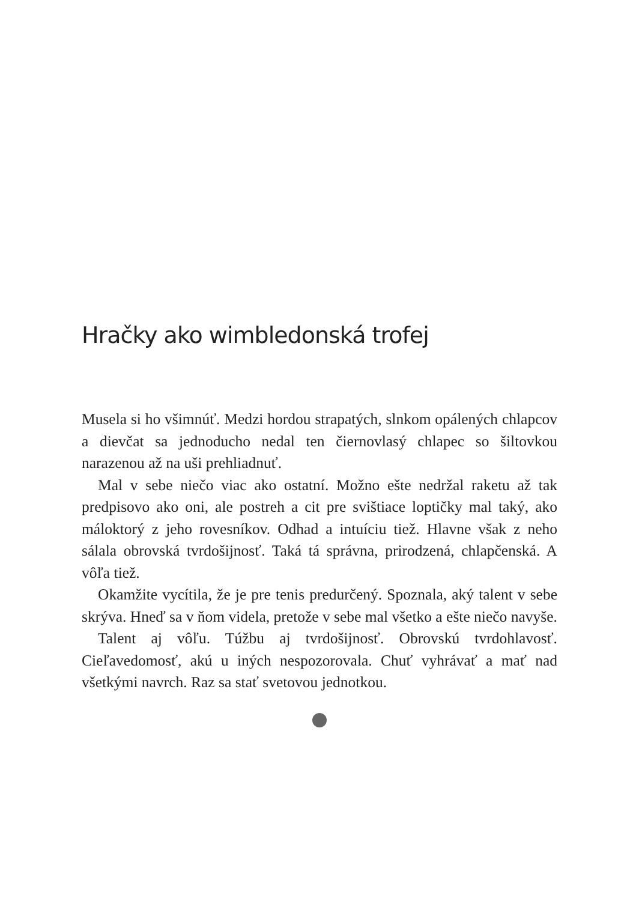Hračky ako wimbledonská trofej
Musela si ho všimnúť. Medzi hordou strapatých, slnkom opálených chlapcov a dievčat sa jednoducho nedal ten čiernovlasý chlapec so šiltovkou narazenou až na uši prehliadnuť.
Mal v sebe niečo viac ako ostatní. Možno ešte nedržal raketu až tak predpisovo ako oni, ale postreh a cit pre svištiace loptičky mal taký, ako máloktorý z jeho rovesníkov. Odhad a intuíciu tiež. Hlavne však z neho sálala obrovská tvrdošijnosť. Taká tá správna, prirodzená, chlapčenská. A vôľa tiež.
Okamžite vycítila, že je pre tenis predurčený. Spoznala, aký talent v sebe skrýva. Hneď sa v ňom videla, pretože v sebe mal všetko a ešte niečo navyše.
Talent aj vôľu. Túžbu aj tvrdošijnosť. Obrovskú tvrdohlavosť. Cieľavedomosť, akú u iných nespozorovala. Chuť vyhrávať a mať nad všetkými navrch. Raz sa stať svetovou jednotkou.